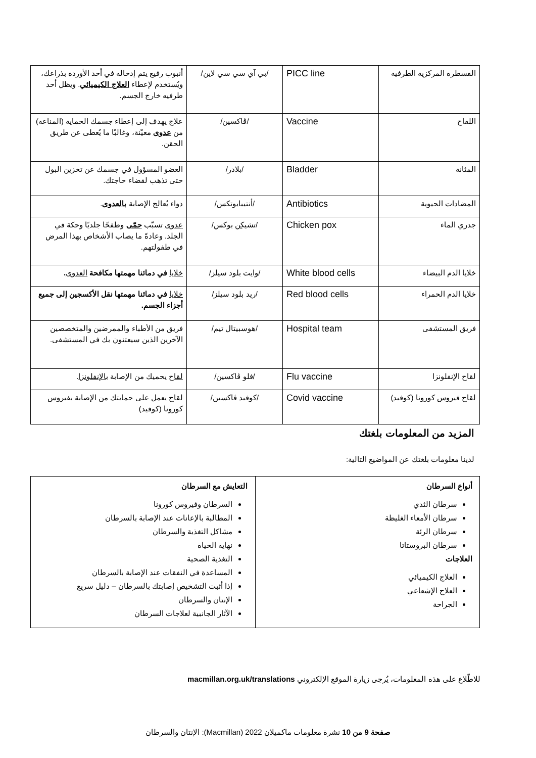| القسطرة المركزية الطرفية | PICC line | /بي آي سي سي لاين/ | أنبوب رفيع يتم إدخاله في أحد الأوردة بذراعك، ويُستخدم لإعطاء العلاج الكيميائي . ويظل أحد طرفيه خارج الجسم. |
| اللقاح | Vaccine | /ڤاكسين/ | علاج يهدف إلى إعطاء جسمك الحماية (المناعة) من عدوى معيّنة، وغالبًا ما يُعطى عن طريق الحقن. |
| المثانة | Bladder | /بلادر/ | العضو المسؤول في جسمك عن تخزين البول حتى تذهب لقضاء حاجتك. |
| المضادات الحيوية | Antibiotics | /أنتيبايوتكس/ | دواء يُعالج الإصابة بالعدوى . |
| جدري الماء | Chicken pox | /تشيكِن بوكس/ | عدوى تسبّب حمّى وطفحًا جلديًا وحكة في الجلد. وعادةً ما يصاب الأشخاص بهذا المرض في طفولتهم. |
| خلايا الدم البيضاء | White blood cells | /وايت بلود سيلز/ | خلايا في دمائنا مهمتها مكافحة العدوى . |
| خلايا الدم الحمراء | Red blood cells | /ريد بلود سيلز/ | خلايا في دمائنا مهمتها نقل الأكسجين إلى جميع أجزاء الجسم. |
| فريق المستشفى | Hospital team | /هوسبيتال تيم/ | فريق من الأطباء والممرضين والمتخصصين الآخرين الذين سيعتنون بك في المستشفى. |
| لقاح الإنفلونزا | Flu vaccine | /فلو ڤاكسين/ | لقاح يحميك من الإصابة بالإنفلونزا . |
| لقاح فيروس كورونا (كوفيد) | Covid vaccine | /كوفيد ڤاكسين/ | لقاح يعمل على حمايتك من الإصابة بفيروس كورونا (كوفيد) |
المزيد من المعلومات بلغتك
لدينا معلومات بلغتك عن المواضيع التالية:
| أنواع السرطان سرطان الثدي سرطان الأمعاء الغليظة سرطان الرئة سرطان البروستاتا العلاجات العلاج الكيميائي العلاج الإشعاعي الجراحة | التعايش مع السرطان السرطان وفيروس كورونا المطالبة بالإعانات عند الإصابة بالسرطان مشاكل التغذية والسرطان نهاية الحياة التغذية الصحية المساعدة في النفقات عند الإصابة بالسرطان إذا أثبت التشخيص إصابتك بالسرطان – دليل سريع الإنتان والسرطان الآثار الجانبية لعلاجات السرطان |
للاطّلاع على هذه المعلومات، يُرجى زيارة الموقع الإلكتروني macmillan.org.uk/translations
صفحة 9 من 10 نشرة معلومات ماكميلان 2022 (Macmillan): الإنتان والسرطان